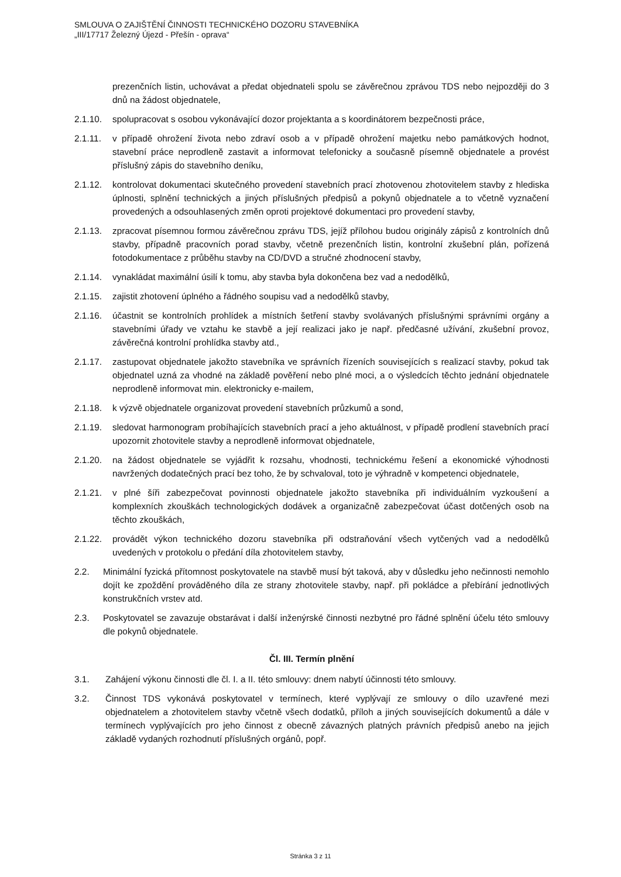SMLOUVA O ZAJIŠTĚNÍ ČINNOSTI TECHNICKÉHO DOZORU STAVEBNÍKA
„III/17717 Železný Újezd - Přešín - oprava“
prezenčních listin, uchovávat a předat objednateli spolu se závěrečnou zprávou TDS nebo nejpozději do 3 dnů na žádost objednatele,
2.1.10. spolupracovat s osobou vykonávající dozor projektanta a s koordinátorem bezpečnosti práce,
2.1.11. v případě ohrožení života nebo zdraví osob a v případě ohrožení majetku nebo památkových hodnot, stavební práce neprodleně zastavit a informovat telefonicky a současně písemně objednatele a provést příslušný zápis do stavebního deníku,
2.1.12. kontrolovat dokumentaci skutečného provedení stavebních prací zhotovenou zhotovitelem stavby z hlediska úplnosti, splnění technických a jiných příslušných předpisů a pokynů objednatele a to včetně vyznačení provedených a odsouhlasených změn oproti projektové dokumentaci pro provedení stavby,
2.1.13. zpracovat písemnou formou závěrečnou zprávu TDS, jejíž přílohou budou originály zápisů z kontrolních dnů stavby, případně pracovních porad stavby, včetně prezenčních listin, kontrolní zkušební plán, pořízená fotodokumentace z průběhu stavby na CD/DVD a stručné zhodnocení stavby,
2.1.14. vynakládat maximální úsilí k tomu, aby stavba byla dokončena bez vad a nedodělků,
2.1.15. zajistit zhotovení úplného a řádného soupisu vad a nedodělků stavby,
2.1.16. účastnit se kontrolních prohlídek a místních šetření stavby svolávaných příslušnými správními orgány a stavebními úřady ve vztahu ke stavbě a její realizaci jako je např. předčasné užívání, zkušební provoz, závěrečná kontrolní prohlídka stavby atd.,
2.1.17. zastupovat objednatele jakožto stavebníka ve správních řízeních souvisejících s realizací stavby, pokud tak objednatel uzná za vhodné na základě pověření nebo plné moci, a o výsledcích těchto jednání objednatele neprodleně informovat min. elektronicky e-mailem,
2.1.18. k výzvě objednatele organizovat provedení stavebních průzkumů a sond,
2.1.19. sledovat harmonogram probíhajících stavebních prací a jeho aktuálnost, v případě prodlení stavebních prací upozornit zhotovitele stavby a neprodleně informovat objednatele,
2.1.20. na žádost objednatele se vyjádřit k rozsahu, vhodnosti, technickému řešení a ekonomické výhodnosti navržených dodatečných prací bez toho, že by schvaloval, toto je výhradně v kompetenci objednatele,
2.1.21. v plné šíři zabezpečovat povinnosti objednatele jakožto stavebníka při individuálním vyzkoušení a komplexních zkouškách technologických dodávek a organizačně zabezpečovat účast dotčených osob na těchto zkouškách,
2.1.22. provádět výkon technického dozoru stavebníka při odstraňování všech vytčených vad a nedodělků uvedených v protokolu o předání díla zhotovitelem stavby,
2.2. Minimální fyzická přítomnost poskytovatele na stavbě musí být taková, aby v důsledku jeho nečinnosti nemohlo dojít ke zpoždění prováděného díla ze strany zhotovitele stavby, např. při pokládce a přebírání jednotlivých konstrukčních vrstev atd.
2.3. Poskytovatel se zavazuje obstarávat i další inženýrské činnosti nezbytné pro řádné splnění účelu této smlouvy dle pokynů objednatele.
Čl. III. Termín plnění
3.1. Zahájení výkonu činnosti dle čl. I. a II. této smlouvy: dnem nabytí účinnosti této smlouvy.
3.2. Činnost TDS vykonává poskytovatel v termínech, které vyplývají ze smlouvy o dílo uzavřené mezi objednatelem a zhotovitelem stavby včetně všech dodatků, příloh a jiných souvisejících dokumentů a dále v termínech vyplývajících pro jeho činnost z obecně závazných platných právních předpisů anebo na jejich základě vydaných rozhodnutí příslušných orgánů, popř.
Stránka 3 z 11